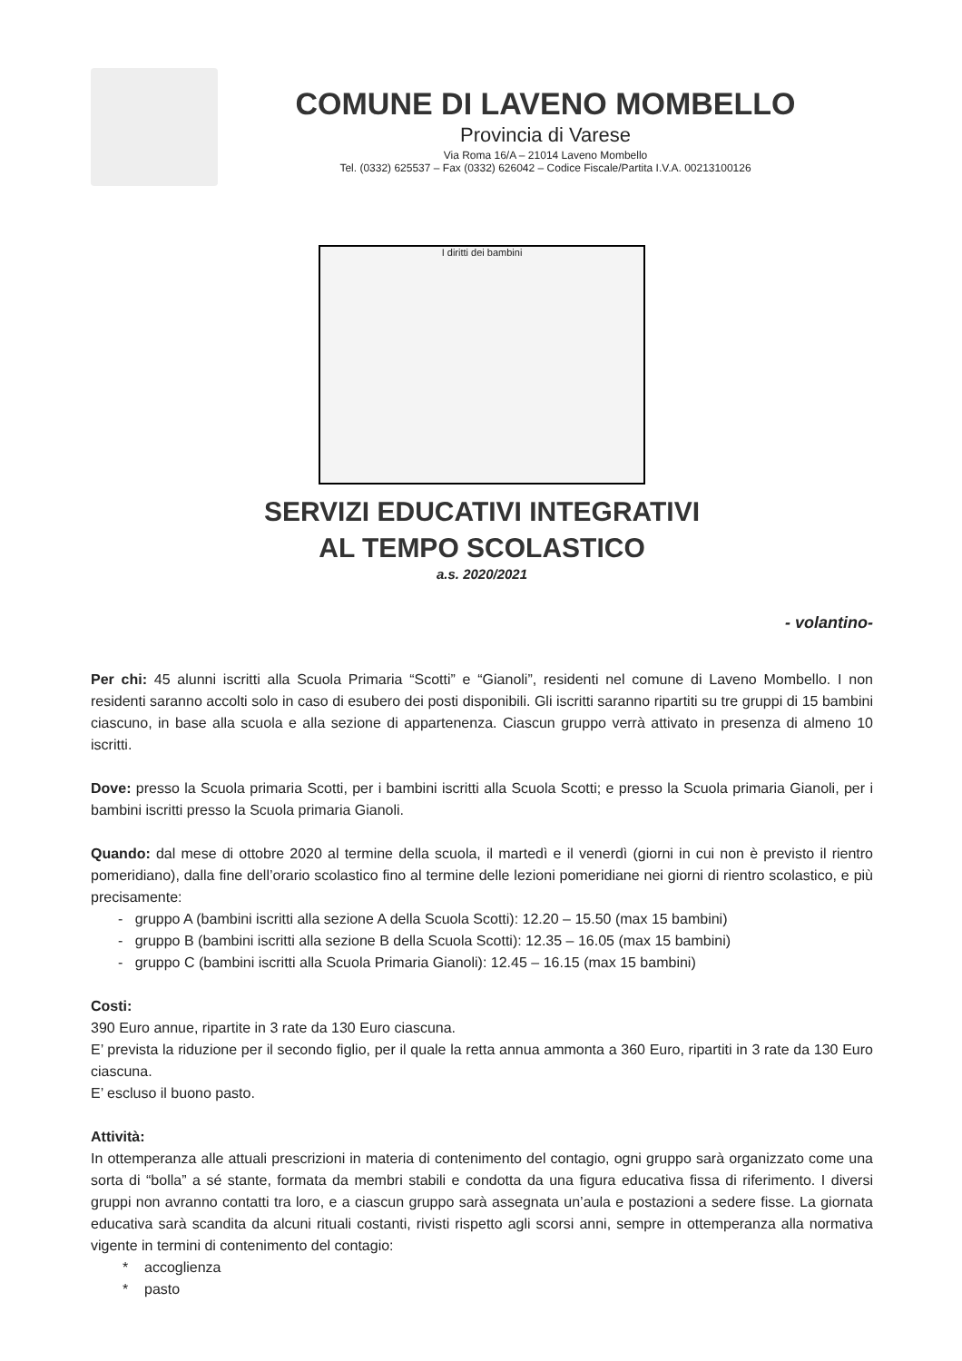COMUNE DI LAVENO MOMBELLO
Provincia di Varese
Via Roma 16/A – 21014 Laveno Mombello
Tel. (0332) 625537 – Fax (0332) 626042 – Codice Fiscale/Partita I.V.A. 00213100126
I diritti dei bambini
SERVIZI EDUCATIVI INTEGRATIVI
AL TEMPO SCOLASTICO
a.s. 2020/2021
- volantino-
Per chi: 45 alunni iscritti alla Scuola Primaria “Scotti” e “Gianoli”, residenti nel comune di Laveno Mombello. I non residenti saranno accolti solo in caso di esubero dei posti disponibili. Gli iscritti saranno ripartiti su tre gruppi di 15 bambini ciascuno, in base alla scuola e alla sezione di appartenenza. Ciascun gruppo verrà attivato in presenza di almeno 10 iscritti.
Dove: presso la Scuola primaria Scotti, per i bambini iscritti alla Scuola Scotti; e presso la Scuola primaria Gianoli, per i bambini iscritti presso la Scuola primaria Gianoli.
Quando: dal mese di ottobre 2020 al termine della scuola, il martedì e il venerdì (giorni in cui non è previsto il rientro pomeridiano), dalla fine dell’orario scolastico fino al termine delle lezioni pomeridiane nei giorni di rientro scolastico, e più precisamente:
- gruppo A (bambini iscritti alla sezione A della Scuola Scotti): 12.20 – 15.50 (max 15 bambini)
- gruppo B (bambini iscritti alla sezione B della Scuola Scotti): 12.35 – 16.05 (max 15 bambini)
- gruppo C (bambini iscritti alla Scuola Primaria Gianoli): 12.45 – 16.15 (max 15 bambini)
Costi:
390 Euro annue, ripartite in 3 rate da 130 Euro ciascuna.
E’ prevista la riduzione per il secondo figlio, per il quale la retta annua ammonta a 360 Euro, ripartiti in 3 rate da 130 Euro ciascuna.
E’ escluso il buono pasto.
Attività:
In ottemperanza alle attuali prescrizioni in materia di contenimento del contagio, ogni gruppo sarà organizzato come una sorta di “bolla” a sé stante, formata da membri stabili e condotta da una figura educativa fissa di riferimento. I diversi gruppi non avranno contatti tra loro, e a ciascun gruppo sarà assegnata un’aula e postazioni a sedere fisse. La giornata educativa sarà scandita da alcuni rituali costanti, rivisti rispetto agli scorsi anni, sempre in ottemperanza alla normativa vigente in termini di contenimento del contagio:
* accoglienza
* pasto